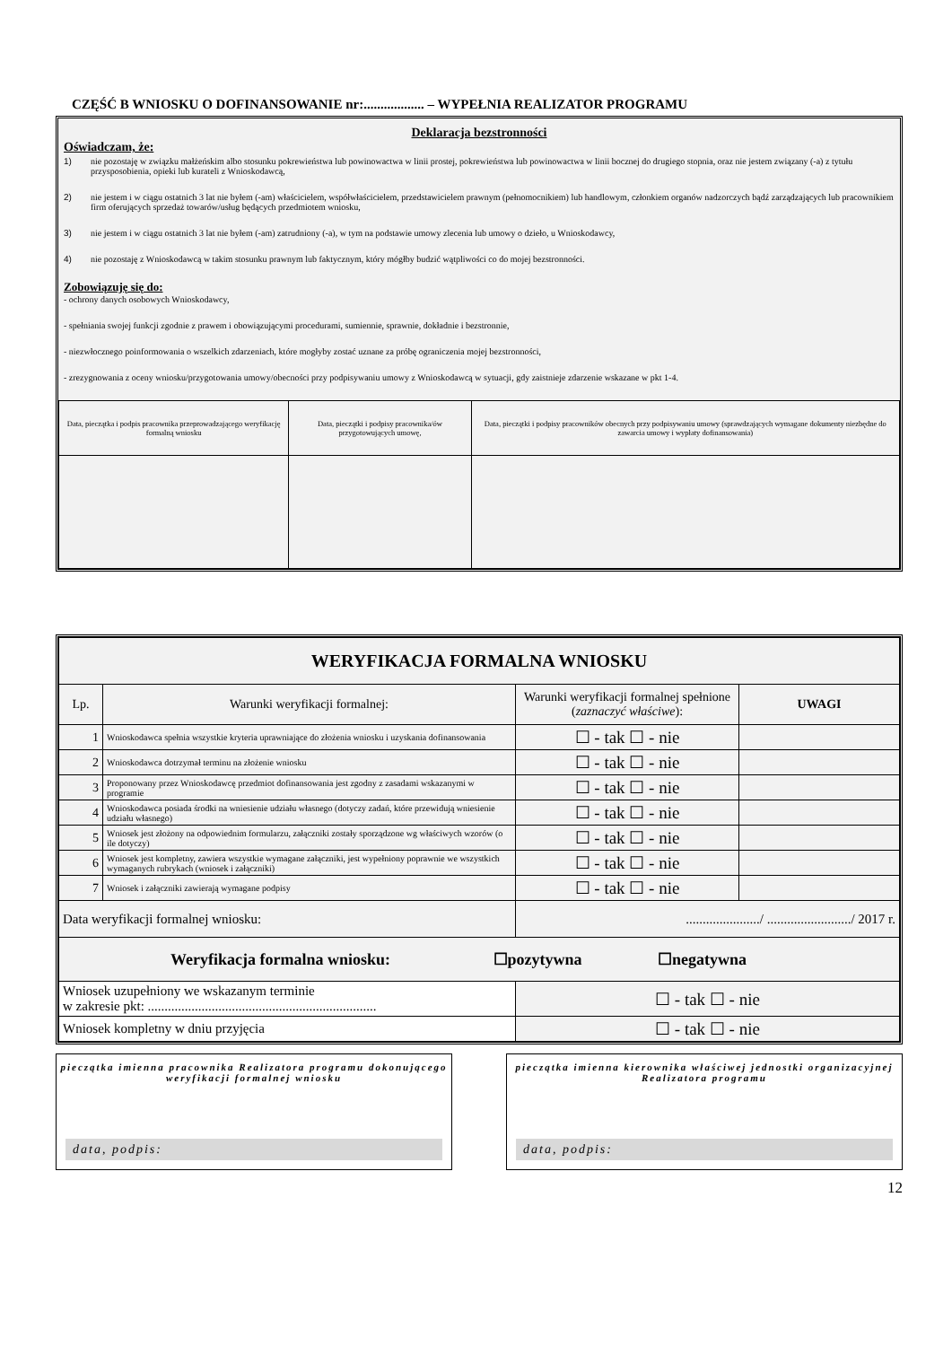CZĘŚĆ B WNIOSKU O DOFINANSOWANIE nr:.................. – WYPEŁNIA REALIZATOR PROGRAMU
Deklaracja bezstronności
Oświadczam, że:
1) nie pozostaję w związku małżeńskim albo stosunku pokrewieństwa lub powinowactwa w linii prostej, pokrewieństwa lub powinowactwa w linii bocznej do drugiego stopnia, oraz nie jestem związany (-a) z tytułu przysposobienia, opieki lub kurateli z Wnioskodawcą,
2) nie jestem i w ciągu ostatnich 3 lat nie byłem (-am) właścicielem, współwłaścicielem, przedstawicielem prawnym (pełnomocnikiem) lub handlowym, członkiem organów nadzorczych bądź zarządzających lub pracownikiem firm oferujących sprzedaż towarów/usług będących przedmiotem wniosku,
3) nie jestem i w ciągu ostatnich 3 lat nie byłem (-am) zatrudniony (-a), w tym na podstawie umowy zlecenia lub umowy o dzieło, u Wnioskodawcy,
4) nie pozostaję z Wnioskodawcą w takim stosunku prawnym lub faktycznym, który mógłby budzić wątpliwości co do mojej bezstronności.
Zobowiązuję się do:
- ochrony danych osobowych Wnioskodawcy,
- spełniania swojej funkcji zgodnie z prawem i obowiązującymi procedurami, sumiennie, sprawnie, dokładnie i bezstronnie,
- niezwłocznego poinformowania o wszelkich zdarzeniach, które mogłyby zostać uznane za próbę ograniczenia mojej bezstronności,
- zrezygnowania z oceny wniosku/przygotowania umowy/obecności przy podpisywaniu umowy z Wnioskodawcą w sytuacji, gdy zaistnieje zdarzenie wskazane w pkt 1-4.
| Data, pieczątka i podpis pracownika przeprowadzającego weryfikację formalną wniosku | Data, pieczątki i podpisy pracownika/ów przygotowujących umowę, | Data, pieczątki i podpisy pracowników obecnych przy podpisywaniu umowy (sprawdzających wymagane dokumenty niezbędne do zawarcia umowy i wypłaty dofinansowania) |
| WERYFIKACJA FORMALNA WNIOSKU | | | |
| --- | --- | --- | --- |
| Lp. | Warunki weryfikacji formalnej: | Warunki weryfikacji formalnej spełnione ( zaznaczyć właściwe ): | UWAGI |
| 1 | Wnioskodawca spełnia wszystkie kryteria uprawniające do złożenia wniosku i uzyskania dofinansowania | ☐ - tak ☐ - nie | |
| 2 | Wnioskodawca dotrzymał terminu na złożenie wniosku | ☐ - tak ☐ - nie | |
| 3 | Proponowany przez Wnioskodawcę przedmiot dofinansowania jest zgodny z zasadami wskazanymi w programie | ☐ - tak ☐ - nie | |
| 4 | Wnioskodawca posiada środki na wniesienie udziału własnego (dotyczy zadań, które przewidują wniesienie udziału własnego) | ☐ - tak ☐ - nie | |
| 5 | Wniosek jest złożony na odpowiednim formularzu, załączniki zostały sporządzone wg właściwych wzorów (o ile dotyczy) | ☐ - tak ☐ - nie | |
| 6 | Wniosek jest kompletny, zawiera wszystkie wymagane załączniki, jest wypełniony poprawnie we wszystkich wymaganych rubrykach (wniosek i załączniki) | ☐ - tak ☐ - nie | |
| 7 | Wniosek i załączniki zawierają wymagane podpisy | ☐ - tak ☐ - nie | |
| Data weryfikacji formalnej wniosku: | | ....................../ ........................./ 2017 r. | |
| Weryfikacja formalna wniosku: ☐pozytywna ☐negatywna | | | |
| Wniosek uzupełniony we wskazanym terminie w zakresie pkt: .................................................................... | | ☐ - tak ☐ - nie | |
| Wniosek kompletny w dniu przyjęcia | | ☐ - tak ☐ - nie | |
pieczątka imienna pracownika Realizatora programu dokonującego weryfikacji formalnej wniosku
data, podpis:
pieczątka imienna kierownika właściwej jednostki organizacyjnej Realizatora programu
data, podpis:
12